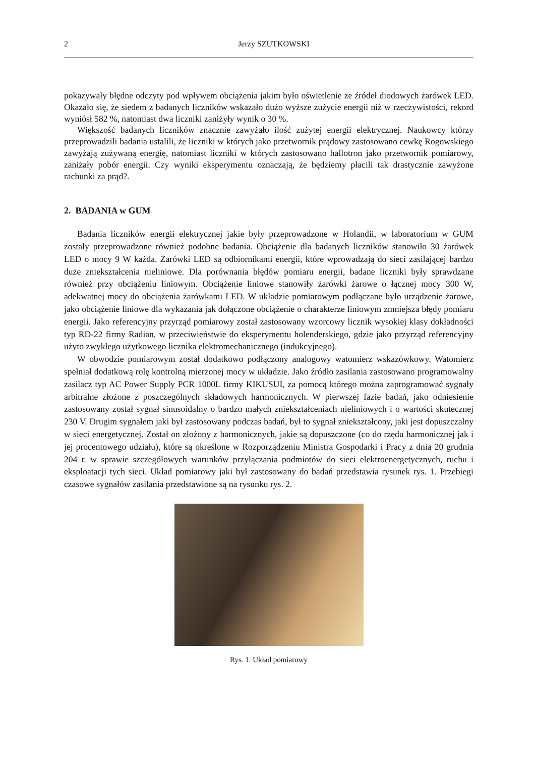2 Jerzy SZUTKOWSKI
pokazywały błędne odczyty pod wpływem obciążenia jakim było oświetlenie ze źródeł diodowych żarówek LED. Okazało się, że siedem z badanych liczników wskazało dużo wyższe zużycie energii niż w rzeczywistości, rekord wyniósł 582 %, natomiast dwa liczniki zaniżyły wynik o 30 %.
Większość badanych liczników znacznie zawyżało ilość zużytej energii elektrycznej. Naukowcy którzy przeprowadzili badania ustalili, że liczniki w których jako przetwornik prądowy zastosowano cewkę Rogowskiego zawyżają zużywaną energię, natomiast liczniki w których zastosowano hallotron jako przetwornik pomiarowy, zaniżały pobór energii. Czy wyniki eksperymentu oznaczają, że będziemy płacili tak drastycznie zawyżone rachunki za prąd?.
2. BADANIA w GUM
Badania liczników energii elektrycznej jakie były przeprowadzone w Holandii, w laboratorium w GUM zostały przeprowadzone również podobne badania. Obciążenie dla badanych liczników stanowiło 30 żarówek LED o mocy 9 W każda. Żarówki LED są odbiornikami energii, które wprowadzają do sieci zasilającej bardzo duże zniekształcenia nieliniowe. Dla porównania błędów pomiaru energii, badane liczniki były sprawdzane również przy obciążeniu liniowym. Obciążenie liniowe stanowiły żarówki żarowe o łącznej mocy 300 W, adekwatnej mocy do obciążenia żarówkami LED. W układzie pomiarowym podłączane było urządzenie żarowe, jako obciążenie liniowe dla wykazania jak dołączone obciążenie o charakterze liniowym zmniejsza błędy pomiaru energii. Jako referencyjny przyrząd pomiarowy został zastosowany wzorcowy licznik wysokiej klasy dokładności typ RD-22 firmy Radian, w przeciwieństwie do eksperymentu holenderskiego, gdzie jako przyrząd referencyjny użyto zwykłego użytkowego licznika elektromechanicznego (indukcyjnego).
W obwodzie pomiarowym został dodatkowo podłączony analogowy watomierz wskazówkowy. Watomierz spełniał dodatkową rolę kontrolną mierzonej mocy w układzie. Jako źródło zasilania zastosowano programowalny zasilacz typ AC Power Supply PCR 1000L firmy KIKUSUI, za pomocą którego można zaprogramować sygnały arbitralne złożone z poszczególnych składowych harmonicznych. W pierwszej fazie badań, jako odniesienie zastosowany został sygnał sinusoidalny o bardzo małych zniekształceniach nieliniowych i o wartości skutecznej 230 V. Drugim sygnałem jaki był zastosowany podczas badań, był to sygnał zniekształcony, jaki jest dopuszczalny w sieci energetycznej. Został on złożony z harmonicznych, jakie są dopuszczone (co do rzędu harmonicznej jak i jej procentowego udziału), które są określone w Rozporządzeniu Ministra Gospodarki i Pracy z dnia 20 grudnia 204 r. w sprawie szczegółowych warunków przyłączania podmiotów do sieci elektroenergetycznych, ruchu i eksploatacji tych sieci. Układ pomiarowy jaki był zastosowany do badań przedstawia rysunek rys. 1. Przebiegi czasowe sygnałów zasilania przedstawione są na rysunku rys. 2.
Rys. 1. Układ pomiarowy